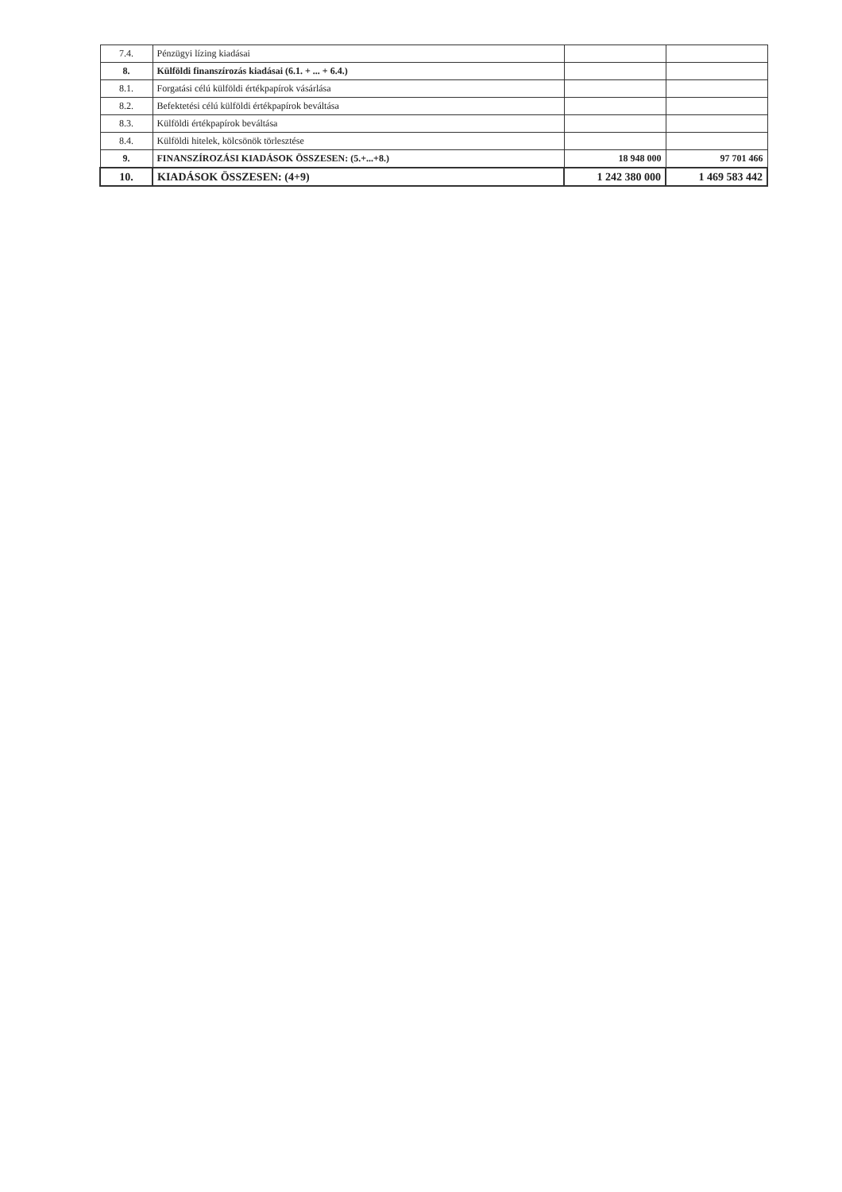| 7.4. | Pénzügyi lízing kiadásai | | |
| 8. | Külföldi finanszírozás kiadásai (6.1. + ... + 6.4.) | | |
| 8.1. | Forgatási célú külföldi értékpapírok vásárlása | | |
| 8.2. | Befektetési célú külföldi értékpapírok beváltása | | |
| 8.3. | Külföldi értékpapírok beváltása | | |
| 8.4. | Külföldi hitelek, kölcsönök törlesztése | | |
| 9. | FINANSZÍROZÁSI KIADÁSOK ÖSSZESEN: (5.+...+8.) | 18 948 000 | 97 701 466 |
| 10. | KIADÁSOK ÖSSZESEN: (4+9) | 1 242 380 000 | 1 469 583 442 |